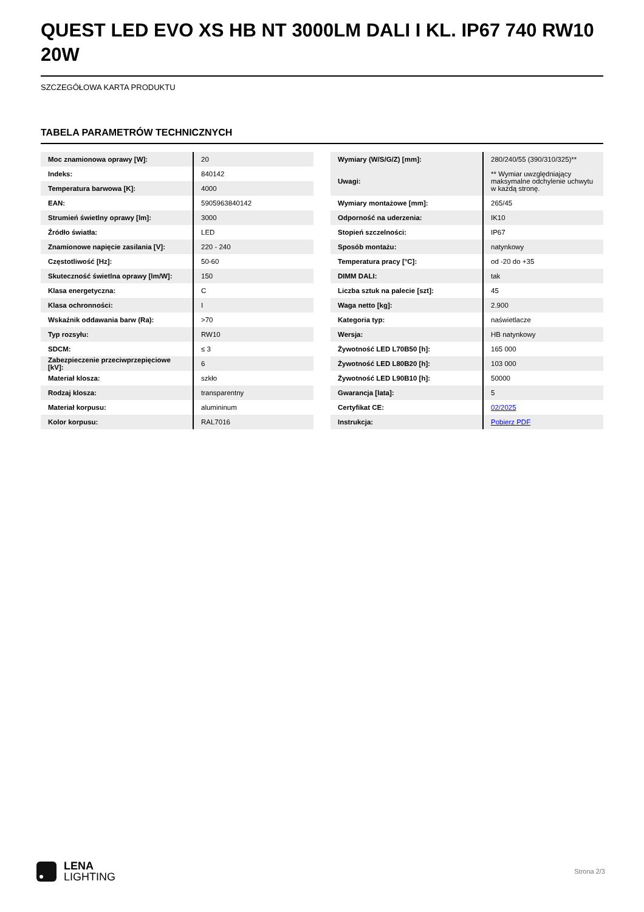QUEST LED EVO XS HB NT 3000LM DALI I KL. IP67 740 RW10 20W
SZCZEGÓŁOWA KARTA PRODUKTU
TABELA PARAMETRÓW TECHNICZNYCH
| Moc znamionowa oprawy [W]: | 20 |
| Indeks: | 840142 |
| Temperatura barwowa [K]: | 4000 |
| EAN: | 5905963840142 |
| Strumień świetlny oprawy [lm]: | 3000 |
| Źródło światła: | LED |
| Znamionowe napięcie zasilania [V]: | 220 - 240 |
| Częstotliwość [Hz]: | 50-60 |
| Skuteczność świetlna oprawy [lm/W]: | 150 |
| Klasa energetyczna: | C |
| Klasa ochronności: | I |
| Wskaźnik oddawania barw (Ra): | >70 |
| Typ rozsyłu: | RW10 |
| SDCM: | ≤ 3 |
| Zabezpieczenie przeciwprzepięciowe [kV]: | 6 |
| Materiał klosza: | szkło |
| Rodzaj klosza: | transparentny |
| Materiał korpusu: | alumininum |
| Kolor korpusu: | RAL7016 |
| Wymiary (W/S/G/Z) [mm]: | 280/240/55 (390/310/325)** |
| Uwagi: | ** Wymiar uwzględniający maksymalne odchylenie uchwytu w każdą stronę. |
| Wymiary montażowe [mm]: | 265/45 |
| Odporność na uderzenia: | IK10 |
| Stopień szczelności: | IP67 |
| Sposób montażu: | natynkowy |
| Temperatura pracy [°C]: | od -20 do +35 |
| DIMM DALI: | tak |
| Liczba sztuk na palecie [szt]: | 45 |
| Waga netto [kg]: | 2.900 |
| Kategoria typ: | naświetlacze |
| Wersja: | HB natynkowy |
| Żywotność LED L70B50 [h]: | 165 000 |
| Żywotność LED L80B20 [h]: | 103 000 |
| Żywotność LED L90B10 [h]: | 50000 |
| Gwarancja [lata]: | 5 |
| Certyfikat CE: | 02/2025 |
| Instrukcja: | Pobierz PDF |
LENA
LIGHTING
Strona 2/3